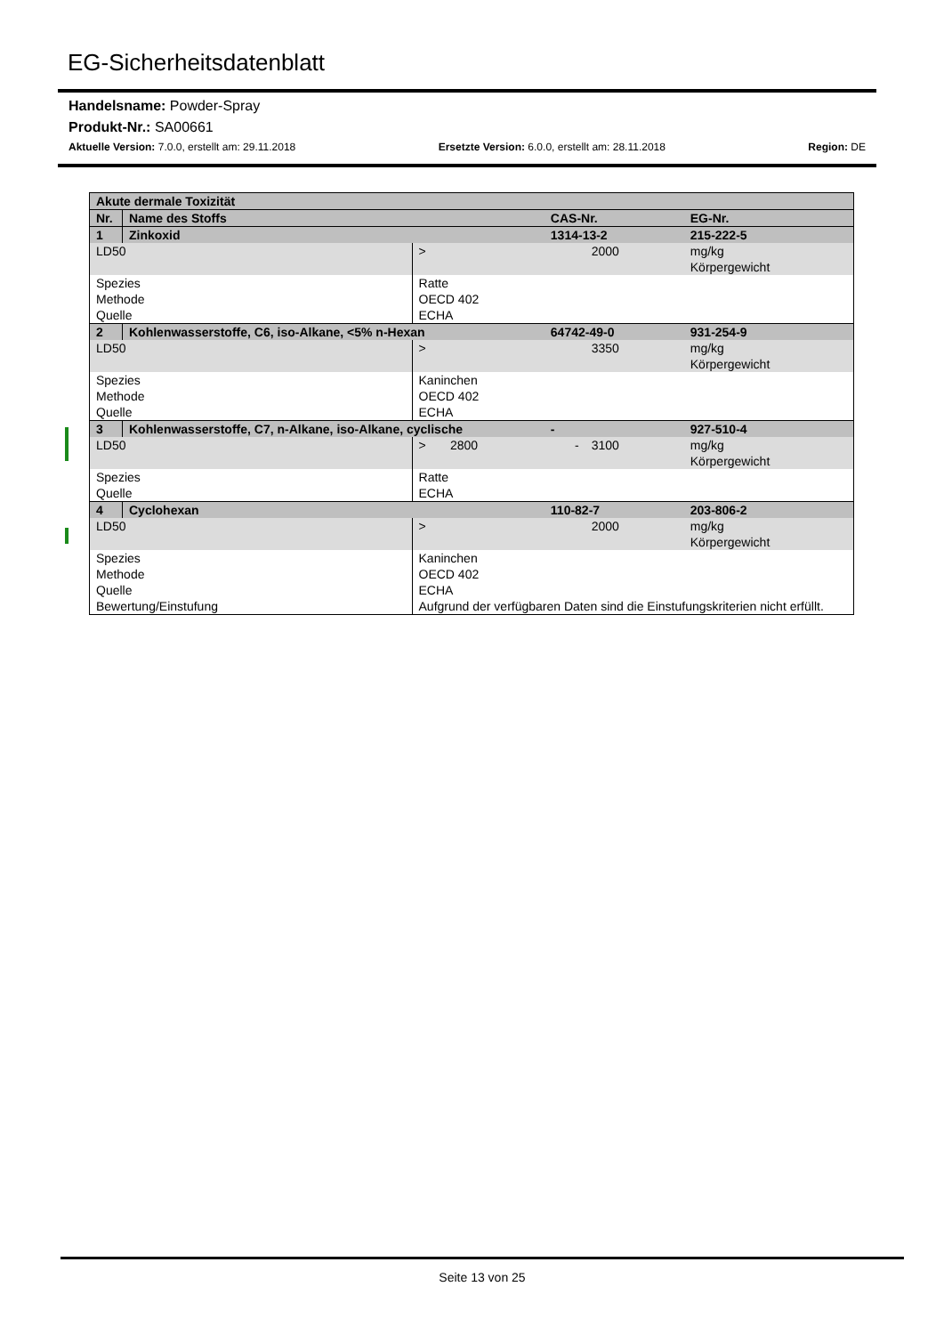EG-Sicherheitsdatenblatt
Handelsname: Powder-Spray
Produkt-Nr.: SA00661
Aktuelle Version: 7.0.0, erstellt am: 29.11.2018 Ersetzte Version: 6.0.0, erstellt am: 28.11.2018 Region: DE
| Akute dermale Toxizität | | | | | |
| Nr. | Name des Stoffs | | CAS-Nr. | | EG-Nr. |
| 1 | Zinkoxid | | 1314-13-2 | | 215-222-5 |
| LD50 | | > | | 2000 | mg/kg Körpergewicht |
| Spezies Methode Quelle | | Ratte OECD 402 ECHA | | | |
| 2 | Kohlenwasserstoffe, C6, iso-Alkane, <5% n-Hexan | | 64742-49-0 | | 931-254-9 |
| LD50 | | > | | 3350 | mg/kg Körpergewicht |
| Spezies Methode Quelle | | Kaninchen OECD 402 ECHA | | | |
| 3 | Kohlenwasserstoffe, C7, n-Alkane, iso-Alkane, cyclische | | - | | 927-510-4 |
| LD50 | | > 2800 | - | 3100 | mg/kg Körpergewicht |
| Spezies Quelle | | Ratte ECHA | | | |
| 4 | Cyclohexan | | 110-82-7 | | 203-806-2 |
| LD50 | | > | | 2000 | mg/kg Körpergewicht |
| Spezies Methode Quelle Bewertung/Einstufung | | Kaninchen OECD 402 ECHA Aufgrund der verfügbaren Daten sind die Einstufungskriterien nicht erfüllt. | | | |
Seite 13 von 25